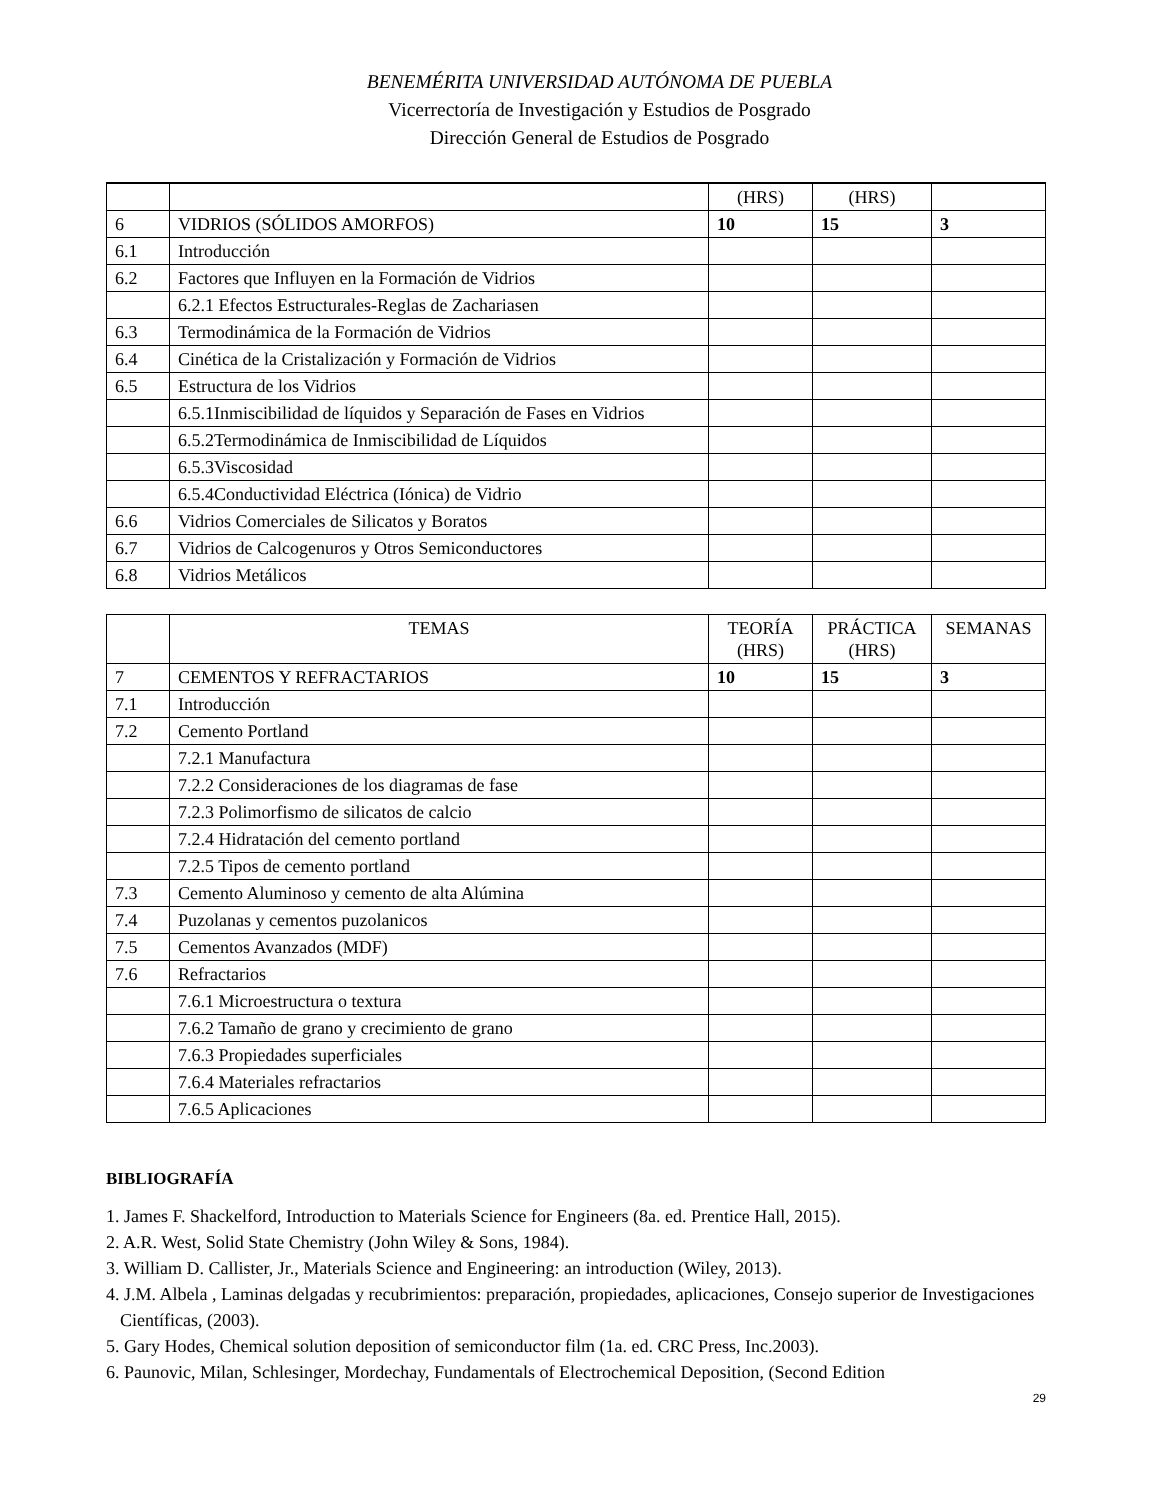BENEMÉRITA UNIVERSIDAD AUTÓNOMA DE PUEBLA
Vicerrectoría de Investigación y Estudios de Posgrado
Dirección General de Estudios de Posgrado
| | | (HRS) | (HRS) | |
| 6 | VIDRIOS (SÓLIDOS AMORFOS) | 10 | 15 | 3 |
| 6.1 | Introducción | | | |
| 6.2 | Factores que Influyen en la Formación de Vidrios | | | |
| | 6.2.1 Efectos Estructurales-Reglas de Zachariasen | | | |
| 6.3 | Termodinámica de la Formación de Vidrios | | | |
| 6.4 | Cinética de la Cristalización y Formación de Vidrios | | | |
| 6.5 | Estructura de los Vidrios | | | |
| | 6.5.1Inmiscibilidad de líquidos y Separación de Fases en Vidrios | | | |
| | 6.5.2Termodinámica de Inmiscibilidad de Líquidos | | | |
| | 6.5.3Viscosidad | | | |
| | 6.5.4Conductividad Eléctrica (Iónica) de Vidrio | | | |
| 6.6 | Vidrios Comerciales de Silicatos y Boratos | | | |
| 6.7 | Vidrios de Calcogenuros y Otros Semiconductores | | | |
| 6.8 | Vidrios Metálicos | | | |
| | TEMAS | TEORÍA (HRS) | PRÁCTICA (HRS) | SEMANAS |
| --- | --- | --- | --- | --- |
| 7 | CEMENTOS Y REFRACTARIOS | 10 | 15 | 3 |
| 7.1 | Introducción | | | |
| 7.2 | Cemento Portland | | | |
| | 7.2.1 Manufactura | | | |
| | 7.2.2 Consideraciones de los diagramas de fase | | | |
| | 7.2.3 Polimorfismo de silicatos de calcio | | | |
| | 7.2.4 Hidratación del cemento portland | | | |
| | 7.2.5 Tipos de cemento portland | | | |
| 7.3 | Cemento Aluminoso y cemento de alta Alúmina | | | |
| 7.4 | Puzolanas y cementos puzolanicos | | | |
| 7.5 | Cementos Avanzados (MDF) | | | |
| 7.6 | Refractarios | | | |
| | 7.6.1 Microestructura o textura | | | |
| | 7.6.2 Tamaño de grano y crecimiento de grano | | | |
| | 7.6.3 Propiedades superficiales | | | |
| | 7.6.4 Materiales refractarios | | | |
| | 7.6.5 Aplicaciones | | | |
BIBLIOGRAFÍA
1. James F. Shackelford, Introduction to Materials Science for Engineers (8a. ed. Prentice Hall, 2015).
2. A.R. West, Solid State Chemistry (John Wiley & Sons, 1984).
3. William D. Callister, Jr., Materials Science and Engineering: an introduction (Wiley, 2013).
4. J.M. Albela , Laminas delgadas y recubrimientos: preparación, propiedades, aplicaciones, Consejo superior de Investigaciones Científicas, (2003).
5. Gary Hodes, Chemical solution deposition of semiconductor film (1a. ed. CRC Press, Inc.2003).
6. Paunovic, Milan, Schlesinger, Mordechay, Fundamentals of Electrochemical Deposition, (Second Edition
29